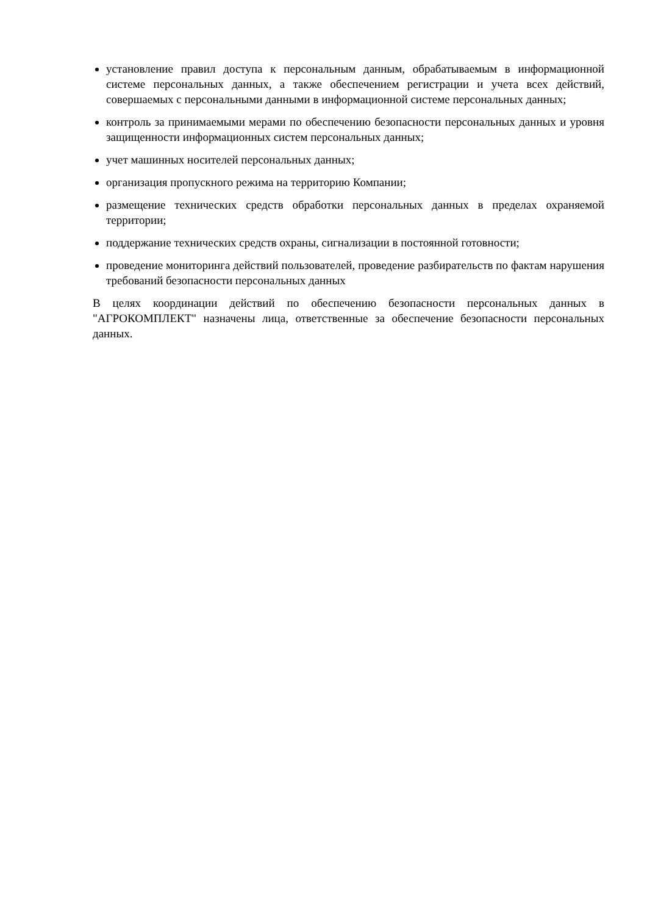установление правил доступа к персональным данным, обрабатываемым в информационной системе персональных данных, а также обеспечением регистрации и учета всех действий, совершаемых с персональными данными в информационной системе персональных данных;
контроль за принимаемыми мерами по обеспечению безопасности персональных данных и уровня защищенности информационных систем персональных данных;
учет машинных носителей персональных данных;
организация пропускного режима на территорию Компании;
размещение технических средств обработки персональных данных в пределах охраняемой территории;
поддержание технических средств охраны, сигнализации в постоянной готовности;
проведение мониторинга действий пользователей, проведение разбирательств по фактам нарушения требований безопасности персональных данных
В целях координации действий по обеспечению безопасности персональных данных в "АГРОКОМПЛЕКТ" назначены лица, ответственные за обеспечение безопасности персональных данных.